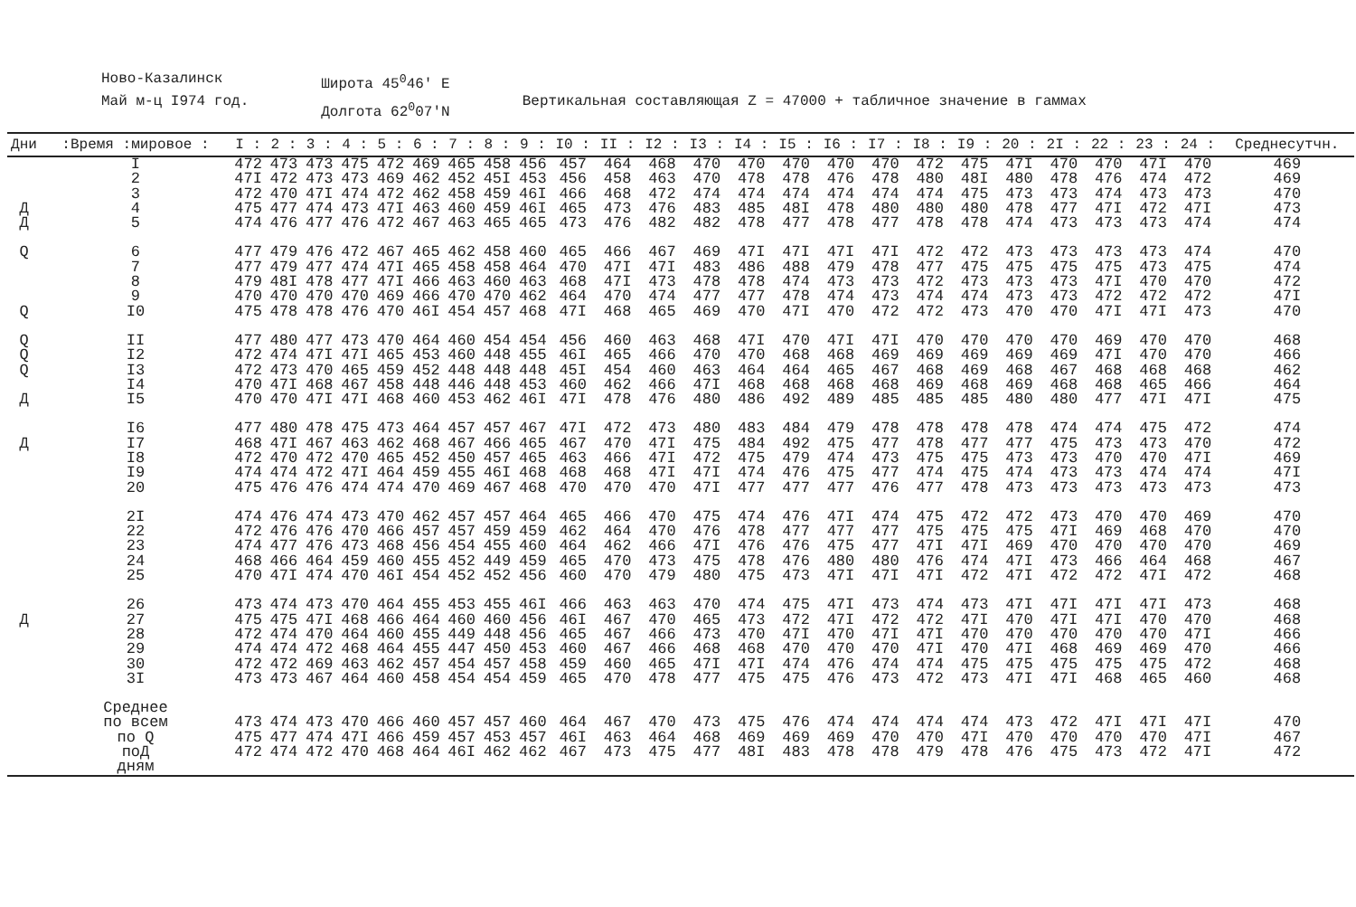Ново-Казалинск
Май м-ц I974 год.
Широта 45<sup>0</sup>46' E
Долгота 62<sup>0</sup>07'N
Вертикальная составляющая Z = 47000 + табличное значение в гаммах
| Дни | :Время :мировое : | I : | 2 : | 3 : | 4 : | 5 : | 6 : | 7 : | 8 : | 9 : | I0 : | II : | I2 : | I3 : | I4 : | I5 : | I6 : | I7 : | I8 : | I9 : | 20 : | 2I : | 22 : | 23 : | 24 : | Среднесутчн. |
| --- | --- | --- | --- | --- | --- | --- | --- | --- | --- | --- | --- | --- | --- | --- | --- | --- | --- | --- | --- | --- | --- | --- | --- | --- | --- | --- |
| | I | 472 | 473 | 473 | 475 | 472 | 469 | 465 | 458 | 456 | 457 | 464 | 468 | 470 | 470 | 470 | 470 | 470 | 472 | 475 | 47I | 470 | 470 | 47I | 470 | 469 |
| | 2 | 47I | 472 | 473 | 473 | 469 | 462 | 452 | 45I | 453 | 456 | 458 | 463 | 470 | 478 | 478 | 476 | 478 | 480 | 48I | 480 | 478 | 476 | 474 | 472 | 469 |
| | 3 | 472 | 470 | 47I | 474 | 472 | 462 | 458 | 459 | 46I | 466 | 468 | 472 | 474 | 474 | 474 | 474 | 474 | 474 | 475 | 473 | 473 | 474 | 473 | 473 | 470 |
| Д | 4 | 475 | 477 | 474 | 473 | 47I | 463 | 460 | 459 | 46I | 465 | 473 | 476 | 483 | 485 | 48I | 478 | 480 | 480 | 480 | 478 | 477 | 47I | 472 | 47I | 473 |
| Д | 5 | 474 | 476 | 477 | 476 | 472 | 467 | 463 | 465 | 465 | 473 | 476 | 482 | 482 | 478 | 477 | 478 | 477 | 478 | 478 | 474 | 473 | 473 | 473 | 474 | 474 |
| Q | 6 | 477 | 479 | 476 | 472 | 467 | 465 | 462 | 458 | 460 | 465 | 466 | 467 | 469 | 47I | 47I | 47I | 47I | 472 | 472 | 473 | 473 | 473 | 473 | 474 | 470 |
| | 7 | 477 | 479 | 477 | 474 | 47I | 465 | 458 | 458 | 464 | 470 | 47I | 47I | 483 | 486 | 488 | 479 | 478 | 477 | 475 | 475 | 475 | 475 | 473 | 475 | 474 |
| | 8 | 479 | 48I | 478 | 477 | 47I | 466 | 463 | 460 | 463 | 468 | 47I | 473 | 478 | 478 | 474 | 473 | 473 | 472 | 473 | 473 | 473 | 47I | 470 | 470 | 472 |
| | 9 | 470 | 470 | 470 | 470 | 469 | 466 | 470 | 470 | 462 | 464 | 470 | 474 | 477 | 477 | 478 | 474 | 473 | 474 | 474 | 473 | 473 | 472 | 472 | 472 | 47I |
| Q | I0 | 475 | 478 | 478 | 476 | 470 | 46I | 454 | 457 | 468 | 47I | 468 | 465 | 469 | 470 | 47I | 470 | 472 | 472 | 473 | 470 | 470 | 47I | 47I | 473 | 470 |
| Q | II | 477 | 480 | 477 | 473 | 470 | 464 | 460 | 454 | 454 | 456 | 460 | 463 | 468 | 47I | 470 | 47I | 47I | 470 | 470 | 470 | 470 | 469 | 470 | 470 | 468 |
| Q | I2 | 472 | 474 | 47I | 47I | 465 | 453 | 460 | 448 | 455 | 46I | 465 | 466 | 470 | 470 | 468 | 468 | 469 | 469 | 469 | 469 | 469 | 47I | 470 | 470 | 466 |
| Q | I3 | 472 | 473 | 470 | 465 | 459 | 452 | 448 | 448 | 448 | 45I | 454 | 460 | 463 | 464 | 464 | 465 | 467 | 468 | 469 | 468 | 467 | 468 | 468 | 468 | 462 |
| | I4 | 470 | 47I | 468 | 467 | 458 | 448 | 446 | 448 | 453 | 460 | 462 | 466 | 47I | 468 | 468 | 468 | 468 | 469 | 468 | 469 | 468 | 468 | 465 | 466 | 464 |
| Д | I5 | 470 | 470 | 47I | 47I | 468 | 460 | 453 | 462 | 46I | 47I | 478 | 476 | 480 | 486 | 492 | 489 | 485 | 485 | 485 | 480 | 480 | 477 | 47I | 47I | 475 |
| | I6 | 477 | 480 | 478 | 475 | 473 | 464 | 457 | 457 | 467 | 47I | 472 | 473 | 480 | 483 | 484 | 479 | 478 | 478 | 478 | 478 | 474 | 474 | 475 | 472 | 474 |
| Д | I7 | 468 | 47I | 467 | 463 | 462 | 468 | 467 | 466 | 465 | 467 | 470 | 47I | 475 | 484 | 492 | 475 | 477 | 478 | 477 | 477 | 475 | 473 | 473 | 470 | 472 |
| | I8 | 472 | 470 | 472 | 470 | 465 | 452 | 450 | 457 | 465 | 463 | 466 | 47I | 472 | 475 | 479 | 474 | 473 | 475 | 475 | 473 | 473 | 470 | 470 | 47I | 469 |
| | I9 | 474 | 474 | 472 | 47I | 464 | 459 | 455 | 46I | 468 | 468 | 468 | 47I | 47I | 474 | 476 | 475 | 477 | 474 | 475 | 474 | 473 | 473 | 474 | 474 | 47I |
| | 20 | 475 | 476 | 476 | 474 | 474 | 470 | 469 | 467 | 468 | 470 | 470 | 470 | 47I | 477 | 477 | 477 | 476 | 477 | 478 | 473 | 473 | 473 | 473 | 473 | 473 |
| | 2I | 474 | 476 | 474 | 473 | 470 | 462 | 457 | 457 | 464 | 465 | 466 | 470 | 475 | 474 | 476 | 47I | 474 | 475 | 472 | 472 | 473 | 470 | 470 | 469 | 470 |
| | 22 | 472 | 476 | 476 | 470 | 466 | 457 | 457 | 459 | 459 | 462 | 464 | 470 | 476 | 478 | 477 | 477 | 477 | 475 | 475 | 475 | 47I | 469 | 468 | 470 | 470 |
| | 23 | 474 | 477 | 476 | 473 | 468 | 456 | 454 | 455 | 460 | 464 | 462 | 466 | 47I | 476 | 476 | 475 | 477 | 47I | 47I | 469 | 470 | 470 | 470 | 470 | 469 |
| | 24 | 468 | 466 | 464 | 459 | 460 | 455 | 452 | 449 | 459 | 465 | 470 | 473 | 475 | 478 | 476 | 480 | 480 | 476 | 474 | 47I | 473 | 466 | 464 | 468 | 467 |
| | 25 | 470 | 47I | 474 | 470 | 46I | 454 | 452 | 452 | 456 | 460 | 470 | 479 | 480 | 475 | 473 | 47I | 47I | 47I | 472 | 47I | 472 | 472 | 47I | 472 | 468 |
| | 26 | 473 | 474 | 473 | 470 | 464 | 455 | 453 | 455 | 46I | 466 | 463 | 463 | 470 | 474 | 475 | 47I | 473 | 474 | 473 | 47I | 47I | 47I | 47I | 473 | 468 |
| Д | 27 | 475 | 475 | 47I | 468 | 466 | 464 | 460 | 460 | 456 | 46I | 467 | 470 | 465 | 473 | 472 | 47I | 472 | 472 | 47I | 470 | 47I | 47I | 470 | 470 | 468 |
| | 28 | 472 | 474 | 470 | 464 | 460 | 455 | 449 | 448 | 456 | 465 | 467 | 466 | 473 | 470 | 47I | 470 | 47I | 47I | 470 | 470 | 470 | 470 | 470 | 47I | 466 |
| | 29 | 474 | 474 | 472 | 468 | 464 | 455 | 447 | 450 | 453 | 460 | 467 | 466 | 468 | 468 | 470 | 470 | 470 | 47I | 470 | 47I | 468 | 469 | 469 | 470 | 466 |
| | 30 | 472 | 472 | 469 | 463 | 462 | 457 | 454 | 457 | 458 | 459 | 460 | 465 | 47I | 47I | 474 | 476 | 474 | 474 | 475 | 475 | 475 | 475 | 475 | 472 | 468 |
| | 3I | 473 | 473 | 467 | 464 | 460 | 458 | 454 | 454 | 459 | 465 | 470 | 478 | 477 | 475 | 475 | 476 | 473 | 472 | 473 | 47I | 47I | 468 | 465 | 460 | 468 |
| | Среднее | | | | | | | | | | | | | | | | | | | | | | | | | |
| | по всем | 473 | 474 | 473 | 470 | 466 | 460 | 457 | 457 | 460 | 464 | 467 | 470 | 473 | 475 | 476 | 474 | 474 | 474 | 474 | 473 | 472 | 47I | 47I | 47I | 470 |
| | по Q | 475 | 477 | 474 | 47I | 466 | 459 | 457 | 453 | 457 | 46I | 463 | 464 | 468 | 469 | 469 | 469 | 470 | 470 | 47I | 470 | 470 | 470 | 470 | 47I | 467 |
| | поД | 472 | 474 | 472 | 470 | 468 | 464 | 46I | 462 | 462 | 467 | 473 | 475 | 477 | 48I | 483 | 478 | 478 | 479 | 478 | 476 | 475 | 473 | 472 | 47I | 472 |
| | дням | | | | | | | | | | | | | | | | | | | | | | | | | |